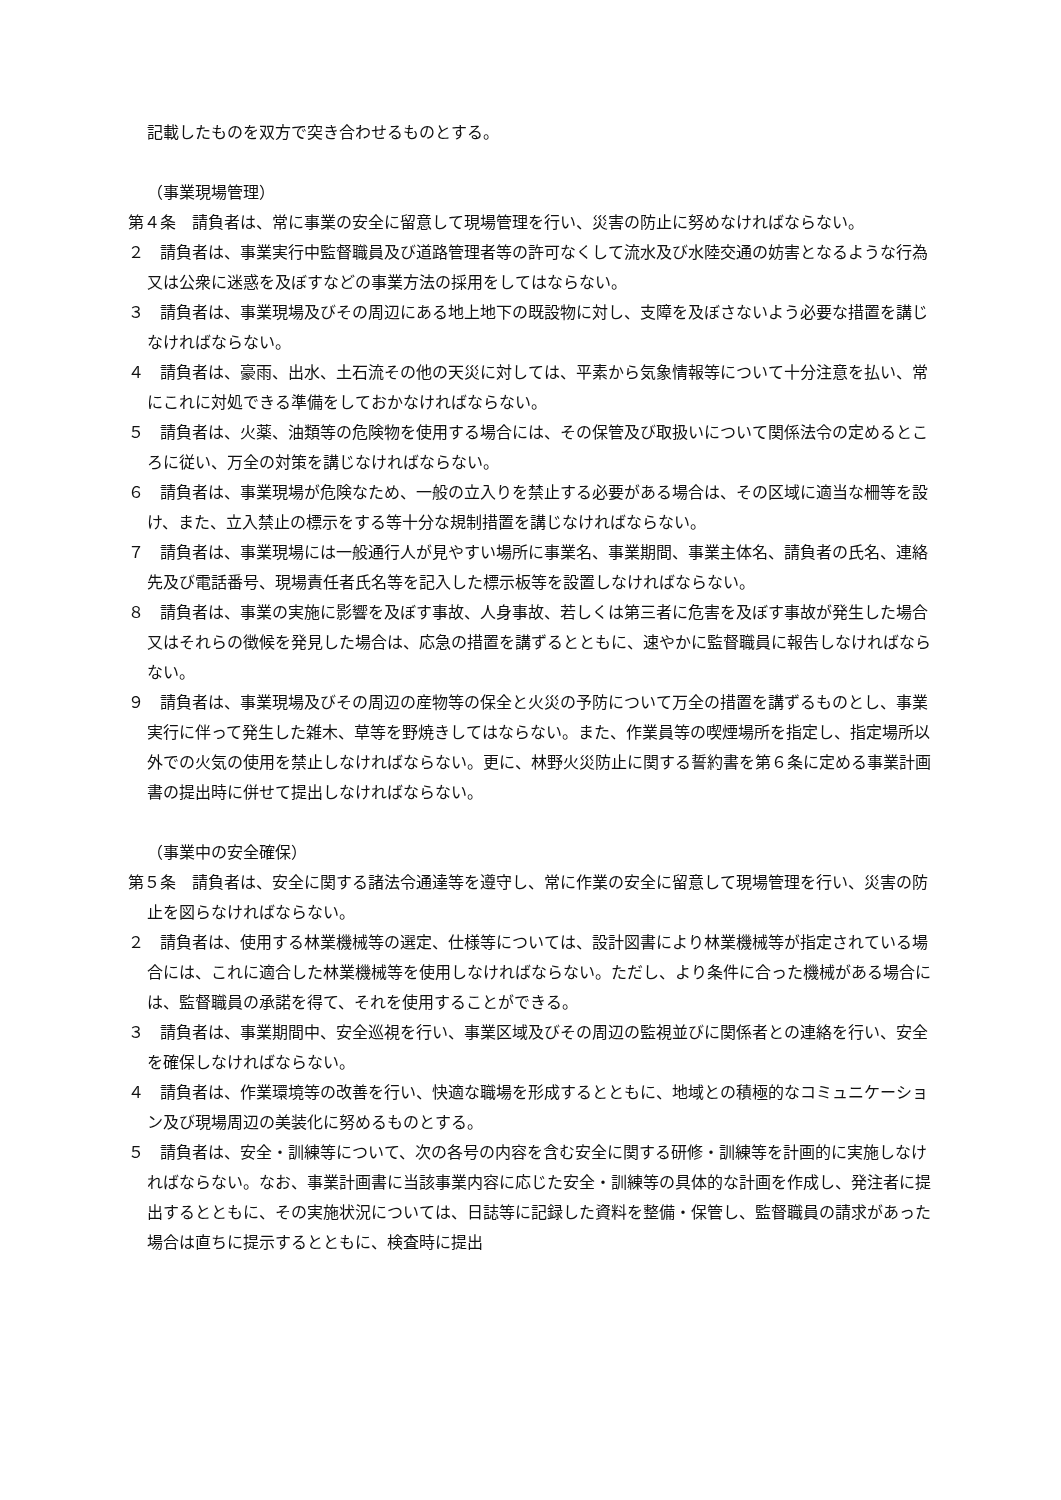記載したものを双方で突き合わせるものとする。
（事業現場管理）
第４条　請負者は、常に事業の安全に留意して現場管理を行い、災害の防止に努めなければならない。
２　請負者は、事業実行中監督職員及び道路管理者等の許可なくして流水及び水陸交通の妨害となるような行為又は公衆に迷惑を及ぼすなどの事業方法の採用をしてはならない。
３　請負者は、事業現場及びその周辺にある地上地下の既設物に対し、支障を及ぼさないよう必要な措置を講じなければならない。
４　請負者は、豪雨、出水、土石流その他の天災に対しては、平素から気象情報等について十分注意を払い、常にこれに対処できる準備をしておかなければならない。
５　請負者は、火薬、油類等の危険物を使用する場合には、その保管及び取扱いについて関係法令の定めるところに従い、万全の対策を講じなければならない。
６　請負者は、事業現場が危険なため、一般の立入りを禁止する必要がある場合は、その区域に適当な柵等を設け、また、立入禁止の標示をする等十分な規制措置を講じなければならない。
７　請負者は、事業現場には一般通行人が見やすい場所に事業名、事業期間、事業主体名、請負者の氏名、連絡先及び電話番号、現場責任者氏名等を記入した標示板等を設置しなければならない。
８　請負者は、事業の実施に影響を及ぼす事故、人身事故、若しくは第三者に危害を及ぼす事故が発生した場合又はそれらの徴候を発見した場合は、応急の措置を講ずるとともに、速やかに監督職員に報告しなければならない。
９　請負者は、事業現場及びその周辺の産物等の保全と火災の予防について万全の措置を講ずるものとし、事業実行に伴って発生した雑木、草等を野焼きしてはならない。また、作業員等の喫煙場所を指定し、指定場所以外での火気の使用を禁止しなければならない。更に、林野火災防止に関する誓約書を第６条に定める事業計画書の提出時に併せて提出しなければならない。
（事業中の安全確保）
第５条　請負者は、安全に関する諸法令通達等を遵守し、常に作業の安全に留意して現場管理を行い、災害の防止を図らなければならない。
２　請負者は、使用する林業機械等の選定、仕様等については、設計図書により林業機械等が指定されている場合には、これに適合した林業機械等を使用しなければならない。ただし、より条件に合った機械がある場合には、監督職員の承諾を得て、それを使用することができる。
３　請負者は、事業期間中、安全巡視を行い、事業区域及びその周辺の監視並びに関係者との連絡を行い、安全を確保しなければならない。
４　請負者は、作業環境等の改善を行い、快適な職場を形成するとともに、地域との積極的なコミュニケーション及び現場周辺の美装化に努めるものとする。
５　請負者は、安全・訓練等について、次の各号の内容を含む安全に関する研修・訓練等を計画的に実施しなければならない。なお、事業計画書に当該事業内容に応じた安全・訓練等の具体的な計画を作成し、発注者に提出するとともに、その実施状況については、日誌等に記録した資料を整備・保管し、監督職員の請求があった場合は直ちに提示するとともに、検査時に提出